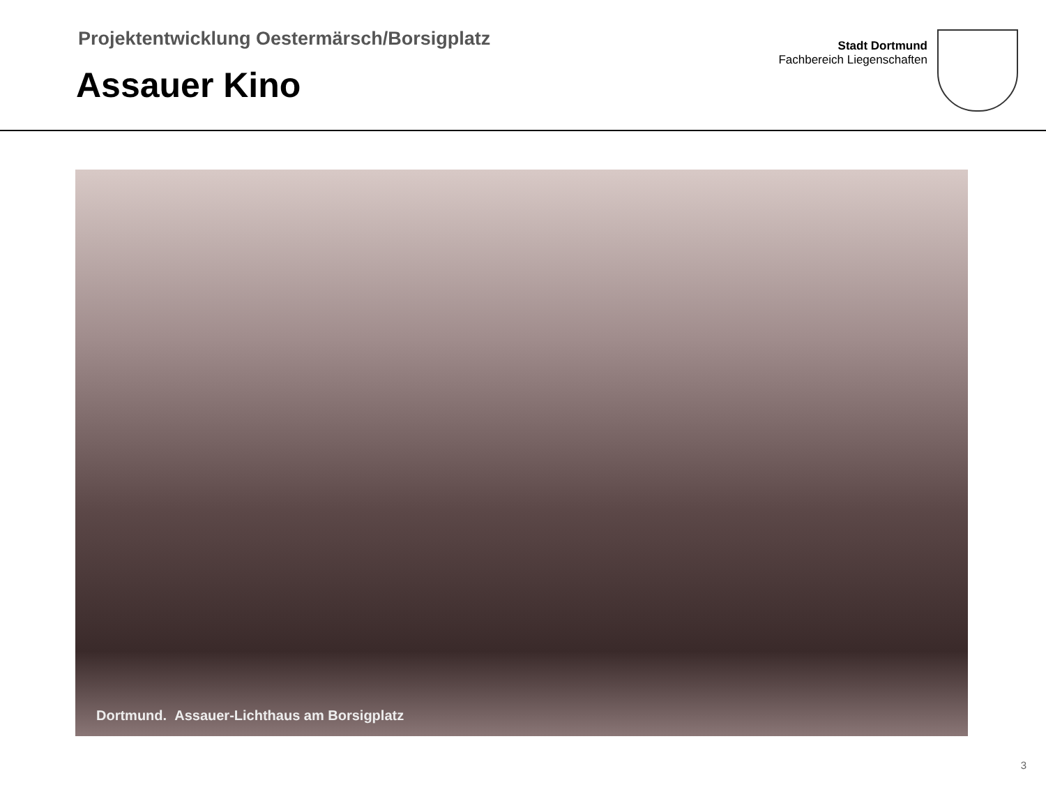Projektentwicklung Oestermärsch/Borsigplatz
Assauer Kino
Stadt Dortmund
Fachbereich Liegenschaften
Dortmund. Assauer-Lichthaus am Borsigplatz
3